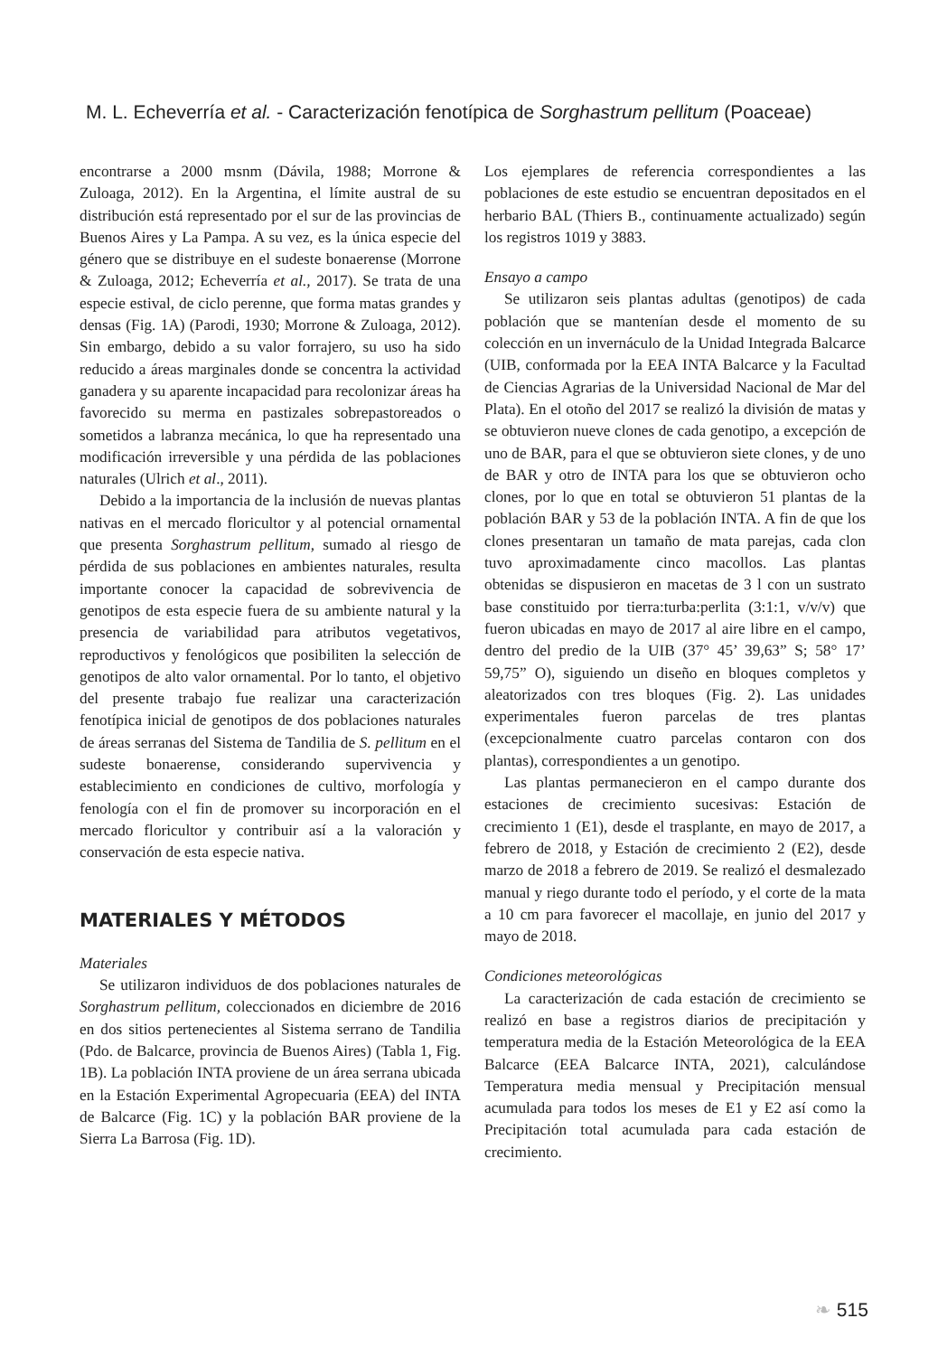M. L. Echeverría et al. - Caracterización fenotípica de Sorghastrum pellitum (Poaceae)
encontrarse a 2000 msnm (Dávila, 1988; Morrone & Zuloaga, 2012). En la Argentina, el límite austral de su distribución está representado por el sur de las provincias de Buenos Aires y La Pampa. A su vez, es la única especie del género que se distribuye en el sudeste bonaerense (Morrone & Zuloaga, 2012; Echeverría et al., 2017). Se trata de una especie estival, de ciclo perenne, que forma matas grandes y densas (Fig. 1A) (Parodi, 1930; Morrone & Zuloaga, 2012). Sin embargo, debido a su valor forrajero, su uso ha sido reducido a áreas marginales donde se concentra la actividad ganadera y su aparente incapacidad para recolonizar áreas ha favorecido su merma en pastizales sobrepastoreados o sometidos a labranza mecánica, lo que ha representado una modificación irreversible y una pérdida de las poblaciones naturales (Ulrich et al., 2011).
Debido a la importancia de la inclusión de nuevas plantas nativas en el mercado floricultor y al potencial ornamental que presenta Sorghastrum pellitum, sumado al riesgo de pérdida de sus poblaciones en ambientes naturales, resulta importante conocer la capacidad de sobrevivencia de genotipos de esta especie fuera de su ambiente natural y la presencia de variabilidad para atributos vegetativos, reproductivos y fenológicos que posibiliten la selección de genotipos de alto valor ornamental. Por lo tanto, el objetivo del presente trabajo fue realizar una caracterización fenotípica inicial de genotipos de dos poblaciones naturales de áreas serranas del Sistema de Tandilia de S. pellitum en el sudeste bonaerense, considerando supervivencia y establecimiento en condiciones de cultivo, morfología y fenología con el fin de promover su incorporación en el mercado floricultor y contribuir así a la valoración y conservación de esta especie nativa.
MATERIALES Y MÉTODOS
Materiales
Se utilizaron individuos de dos poblaciones naturales de Sorghastrum pellitum, coleccionados en diciembre de 2016 en dos sitios pertenecientes al Sistema serrano de Tandilia (Pdo. de Balcarce, provincia de Buenos Aires) (Tabla 1, Fig. 1B). La población INTA proviene de un área serrana ubicada en la Estación Experimental Agropecuaria (EEA) del INTA de Balcarce (Fig. 1C) y la población BAR proviene de la Sierra La Barrosa (Fig. 1D).
Los ejemplares de referencia correspondientes a las poblaciones de este estudio se encuentran depositados en el herbario BAL (Thiers B., continuamente actualizado) según los registros 1019 y 3883.
Ensayo a campo
Se utilizaron seis plantas adultas (genotipos) de cada población que se mantenían desde el momento de su colección en un invernáculo de la Unidad Integrada Balcarce (UIB, conformada por la EEA INTA Balcarce y la Facultad de Ciencias Agrarias de la Universidad Nacional de Mar del Plata). En el otoño del 2017 se realizó la división de matas y se obtuvieron nueve clones de cada genotipo, a excepción de uno de BAR, para el que se obtuvieron siete clones, y de uno de BAR y otro de INTA para los que se obtuvieron ocho clones, por lo que en total se obtuvieron 51 plantas de la población BAR y 53 de la población INTA. A fin de que los clones presentaran un tamaño de mata parejas, cada clon tuvo aproximadamente cinco macollos. Las plantas obtenidas se dispusieron en macetas de 3 l con un sustrato base constituido por tierra:turba:perlita (3:1:1, v/v/v) que fueron ubicadas en mayo de 2017 al aire libre en el campo, dentro del predio de la UIB (37° 45’ 39,63” S; 58° 17’ 59,75” O), siguiendo un diseño en bloques completos y aleatorizados con tres bloques (Fig. 2). Las unidades experimentales fueron parcelas de tres plantas (excepcionalmente cuatro parcelas contaron con dos plantas), correspondientes a un genotipo.
Las plantas permanecieron en el campo durante dos estaciones de crecimiento sucesivas: Estación de crecimiento 1 (E1), desde el trasplante, en mayo de 2017, a febrero de 2018, y Estación de crecimiento 2 (E2), desde marzo de 2018 a febrero de 2019. Se realizó el desmalezado manual y riego durante todo el período, y el corte de la mata a 10 cm para favorecer el macollaje, en junio del 2017 y mayo de 2018.
Condiciones meteorológicas
La caracterización de cada estación de crecimiento se realizó en base a registros diarios de precipitación y temperatura media de la Estación Meteorológica de la EEA Balcarce (EEA Balcarce INTA, 2021), calculándose Temperatura media mensual y Precipitación mensual acumulada para todos los meses de E1 y E2 así como la Precipitación total acumulada para cada estación de crecimiento.
❧ 515